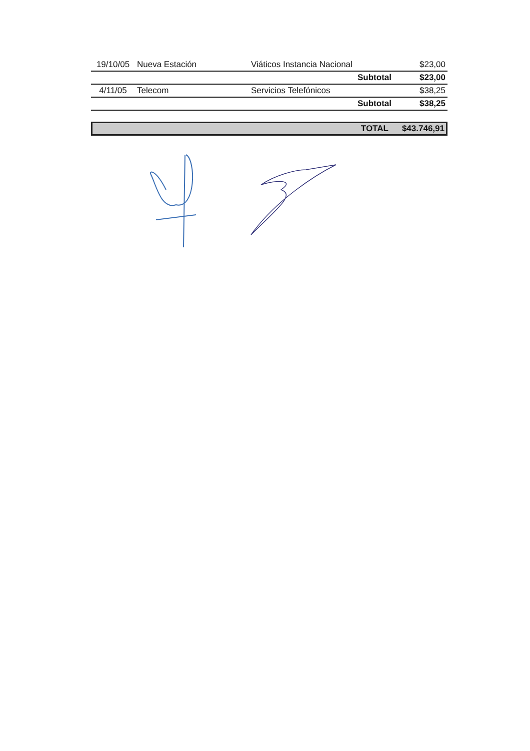| 19/10/05 | Nueva Estación | Viáticos Instancia Nacional | $23,00 |
| | | Subtotal | $23,00 |
| 4/11/05 | Telecom | Servicios Telefónicos | $38,25 |
| | | Subtotal | $38,25 |
TOTAL $43.746,91